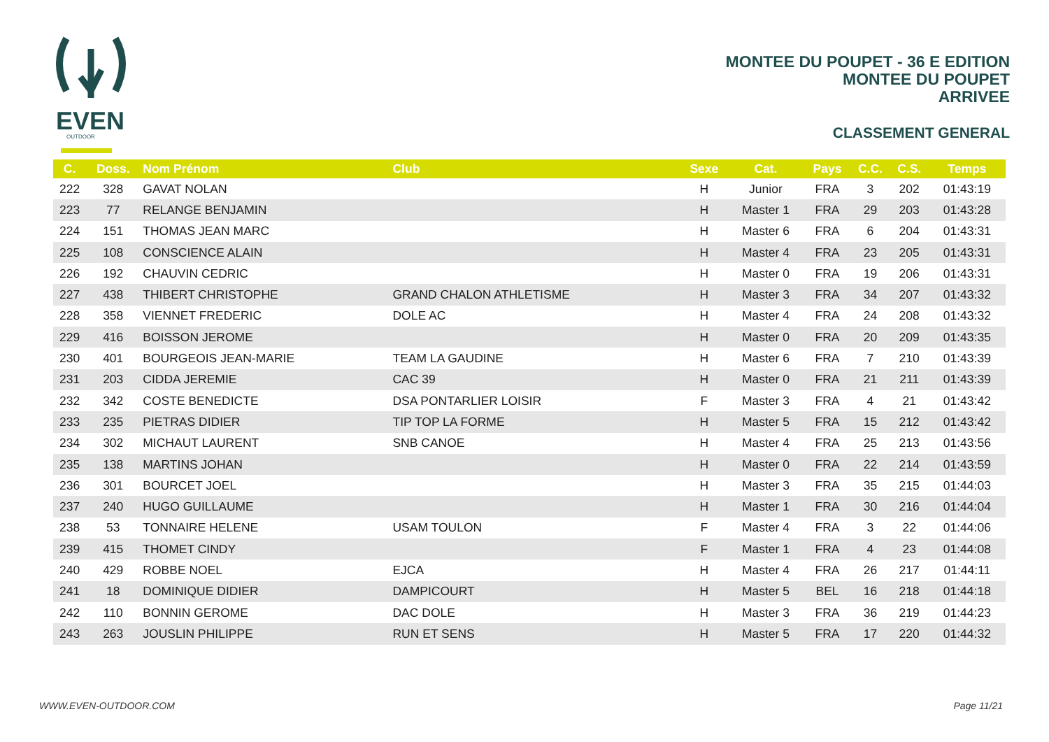EVEN
OUTDOOR
MONTEE DU POUPET - 36 E EDITION
MONTEE DU POUPET
ARRIVEE
CLASSEMENT GENERAL
| C. | Doss. | Nom Prénom | Club | Sexe | Cat. | Pays | C.C. | C.S. | Temps |
| --- | --- | --- | --- | --- | --- | --- | --- | --- | --- |
| 222 | 328 | GAVAT NOLAN | | H | Junior | FRA | 3 | 202 | 01:43:19 |
| 223 | 77 | RELANGE BENJAMIN | | H | Master 1 | FRA | 29 | 203 | 01:43:28 |
| 224 | 151 | THOMAS JEAN MARC | | H | Master 6 | FRA | 6 | 204 | 01:43:31 |
| 225 | 108 | CONSCIENCE ALAIN | | H | Master 4 | FRA | 23 | 205 | 01:43:31 |
| 226 | 192 | CHAUVIN CEDRIC | | H | Master 0 | FRA | 19 | 206 | 01:43:31 |
| 227 | 438 | THIBERT CHRISTOPHE | GRAND CHALON ATHLETISME | H | Master 3 | FRA | 34 | 207 | 01:43:32 |
| 228 | 358 | VIENNET FREDERIC | DOLE AC | H | Master 4 | FRA | 24 | 208 | 01:43:32 |
| 229 | 416 | BOISSON JEROME | | H | Master 0 | FRA | 20 | 209 | 01:43:35 |
| 230 | 401 | BOURGEOIS JEAN-MARIE | TEAM LA GAUDINE | H | Master 6 | FRA | 7 | 210 | 01:43:39 |
| 231 | 203 | CIDDA JEREMIE | CAC 39 | H | Master 0 | FRA | 21 | 211 | 01:43:39 |
| 232 | 342 | COSTE BENEDICTE | DSA PONTARLIER LOISIR | F | Master 3 | FRA | 4 | 21 | 01:43:42 |
| 233 | 235 | PIETRAS DIDIER | TIP TOP LA FORME | H | Master 5 | FRA | 15 | 212 | 01:43:42 |
| 234 | 302 | MICHAUT LAURENT | SNB CANOE | H | Master 4 | FRA | 25 | 213 | 01:43:56 |
| 235 | 138 | MARTINS JOHAN | | H | Master 0 | FRA | 22 | 214 | 01:43:59 |
| 236 | 301 | BOURCET JOEL | | H | Master 3 | FRA | 35 | 215 | 01:44:03 |
| 237 | 240 | HUGO GUILLAUME | | H | Master 1 | FRA | 30 | 216 | 01:44:04 |
| 238 | 53 | TONNAIRE HELENE | USAM TOULON | F | Master 4 | FRA | 3 | 22 | 01:44:06 |
| 239 | 415 | THOMET CINDY | | F | Master 1 | FRA | 4 | 23 | 01:44:08 |
| 240 | 429 | ROBBE NOEL | EJCA | H | Master 4 | FRA | 26 | 217 | 01:44:11 |
| 241 | 18 | DOMINIQUE DIDIER | DAMPICOURT | H | Master 5 | BEL | 16 | 218 | 01:44:18 |
| 242 | 110 | BONNIN GEROME | DAC DOLE | H | Master 3 | FRA | 36 | 219 | 01:44:23 |
| 243 | 263 | JOUSLIN PHILIPPE | RUN ET SENS | H | Master 5 | FRA | 17 | 220 | 01:44:32 |
WWW.EVEN-OUTDOOR.COM Page 11/21